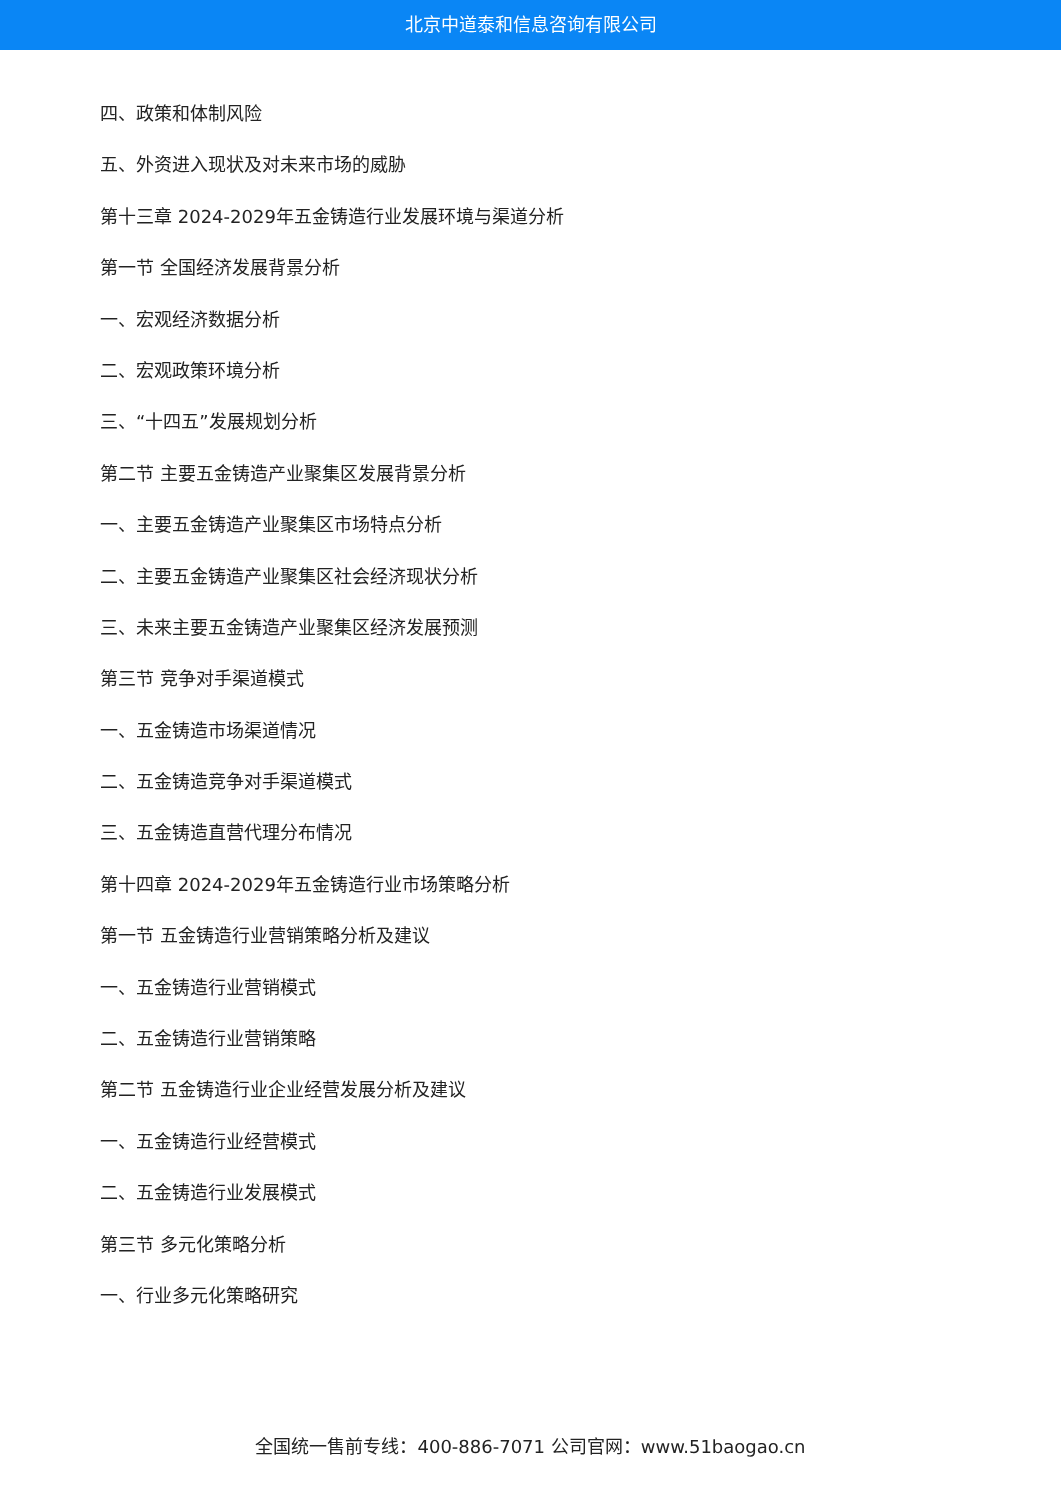北京中道泰和信息咨询有限公司
四、政策和体制风险
五、外资进入现状及对未来市场的威胁
第十三章 2024-2029年五金铸造行业发展环境与渠道分析
第一节 全国经济发展背景分析
一、宏观经济数据分析
二、宏观政策环境分析
三、“十四五”发展规划分析
第二节 主要五金铸造产业聚集区发展背景分析
一、主要五金铸造产业聚集区市场特点分析
二、主要五金铸造产业聚集区社会经济现状分析
三、未来主要五金铸造产业聚集区经济发展预测
第三节 竞争对手渠道模式
一、五金铸造市场渠道情况
二、五金铸造竞争对手渠道模式
三、五金铸造直营代理分布情况
第十四章 2024-2029年五金铸造行业市场策略分析
第一节 五金铸造行业营销策略分析及建议
一、五金铸造行业营销模式
二、五金铸造行业营销策略
第二节 五金铸造行业企业经营发展分析及建议
一、五金铸造行业经营模式
二、五金铸造行业发展模式
第三节 多元化策略分析
一、行业多元化策略研究
全国统一售前专线：400-886-7071 公司官网：www.51baogao.cn